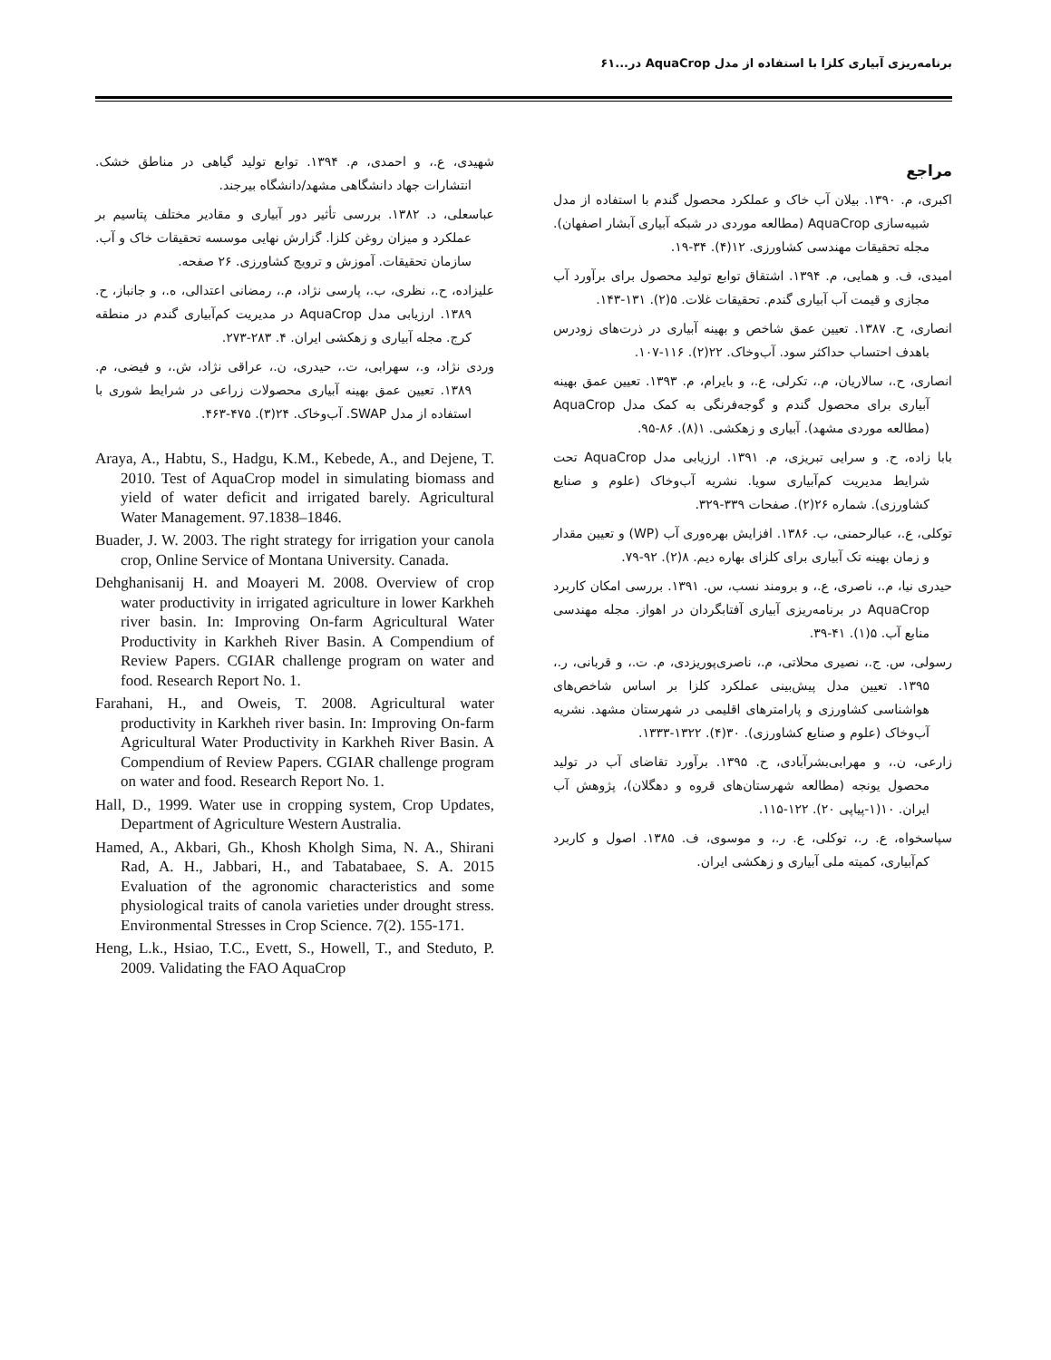برنامه‌ریزی آبیاری کلزا با استفاده از مدل AquaCrop در...۶۱
مراجع
اکبری، م. ۱۳۹۰. بیلان آب خاک و عملکرد محصول گندم با استفاده از مدل شبیه‌سازی AquaCrop (مطالعه موردی در شبکه آبیاری آبشار اصفهان). مجله تحقیقات مهندسی کشاورزی. ۱۲(۴). ۳۴-۱۹.
امیدی، ف. و همایی، م. ۱۳۹۴. اشتقاق توابع تولید محصول برای برآورد آب مجازی و قیمت آب آبیاری گندم. تحقیقات غلات. ۵(۲). ۱۳۱-۱۴۳.
انصاری، ح. ۱۳۸۷. تعیین عمق شاخص و بهینه آبیاری در ذرت‌های زودرس باهدف احتساب حداکثر سود. آب‌وخاک. ۲۲(۲). ۱۱۶-۱۰۷.
انصاری، ح.، سالاریان، م.، تکرلی، ع.، و بایرام، م. ۱۳۹۳. تعیین عمق بهینه آبیاری برای محصول گندم و گوجه‌فرنگی به کمک مدل AquaCrop (مطالعه موردی مشهد). آبیاری و زهکشی. ۱(۸). ۸۶-۹۵.
بابا زاده، ح. و سرایی تبریزی، م. ۱۳۹۱. ارزیابی مدل AquaCrop تحت شرایط مدیریت کم‌آبیاری سویا. نشریه آب‌وخاک (علوم و صنایع کشاورزی). شماره ۲۶(۲). صفحات ۳۳۹-۳۲۹.
توکلی، ع.، عبالرحمنی، ب. ۱۳۸۶. افزایش بهره‌وری آب (WP) و تعیین مقدار و زمان بهینه تک آبیاری برای کلزای بهاره دیم. ۸(۲). ۹۲-۷۹.
حیدری نیا، م.، ناصری، ع.، و برومند نسب، س. ۱۳۹۱. بررسی امکان کاربرد AquaCrop در برنامه‌ریزی آبیاری آفتابگردان در اهواز. مجله مهندسی منابع آب. ۵(۱). ۴۱-۳۹.
رسولی، س. ج.، نصیری محلاتی، م.، ناصری‌پوریزدی، م. ت.، و قربانی، ر.، ۱۳۹۵. تعیین مدل پیش‌بینی عملکرد کلزا بر اساس شاخص‌های هواشناسی کشاورزی و پارامترهای اقلیمی در شهرستان مشهد. نشریه آب‌وخاک (علوم و صنایع کشاورزی). ۳۰(۴). ۱۳۲۲-۱۳۳۳.
زارعی، ن.، و مهرابی‌بشرآبادی، ح. ۱۳۹۵. برآورد تقاضای آب در تولید محصول یونجه (مطالعه شهرستان‌های قروه و دهگلان)، پژوهش آب ایران. ۱۰(۱-پیاپی ۲۰). ۱۲۲-۱۱۵.
سپاسخواه، ع. ر.، توکلی، ع. ر.، و موسوی، ف. ۱۳۸۵. اصول و کاربرد کم‌آبیاری، کمیته ملی آبیاری و زهکشی ایران.
شهیدی، ع.، و احمدی، م. ۱۳۹۴. توابع تولید گیاهی در مناطق خشک. انتشارات جهاد دانشگاهی مشهد/دانشگاه بیرجند.
عباسعلی، د. ۱۳۸۲. بررسی تأثیر دور آبیاری و مقادیر مختلف پتاسیم بر عملکرد و میزان روغن کلزا. گزارش نهایی موسسه تحقیقات خاک و آب. سازمان تحقیقات. آموزش و ترویج کشاورزی. ۲۶ صفحه.
علیزاده، ح.، نظری، ب.، پارسی نژاد، م.، رمضانی اعتدالی، ه.، و جانباز، ح. ۱۳۸۹. ارزیابی مدل AquaCrop در مدیریت کم‌آبیاری گندم در منطقه کرج. مجله آبیاری و زهکشی ایران. ۴. ۲۸۳-۲۷۳.
وردی نژاد، و.، سهرابی، ت.، حیدری، ن.، عراقی نژاد، ش.، و فیضی، م. ۱۳۸۹. تعیین عمق بهینه آبیاری محصولات زراعی در شرایط شوری با استفاده از مدل SWAP. آب‌وخاک. ۲۴(۳). ۴۷۵-۴۶۳.
Araya, A., Habtu, S., Hadgu, K.M., Kebede, A., and Dejene, T. 2010. Test of AquaCrop model in simulating biomass and yield of water deficit and irrigated barely. Agricultural Water Management. 97.1838–1846.
Buader, J. W. 2003. The right strategy for irrigation your canola crop, Online Service of Montana University. Canada.
Dehghanisanij H. and Moayeri M. 2008. Overview of crop water productivity in irrigated agriculture in lower Karkheh river basin. In: Improving On-farm Agricultural Water Productivity in Karkheh River Basin. A Compendium of Review Papers. CGIAR challenge program on water and food. Research Report No. 1.
Farahani, H., and Oweis, T. 2008. Agricultural water productivity in Karkheh river basin. In: Improving On-farm Agricultural Water Productivity in Karkheh River Basin. A Compendium of Review Papers. CGIAR challenge program on water and food. Research Report No. 1.
Hall, D., 1999. Water use in cropping system, Crop Updates, Department of Agriculture Western Australia.
Hamed, A., Akbari, Gh., Khosh Kholgh Sima, N. A., Shirani Rad, A. H., Jabbari, H., and Tabatabaee, S. A. 2015 Evaluation of the agronomic characteristics and some physiological traits of canola varieties under drought stress. Environmental Stresses in Crop Science. 7(2). 155-171.
Heng, L.k., Hsiao, T.C., Evett, S., Howell, T., and Steduto, P. 2009. Validating the FAO AquaCrop